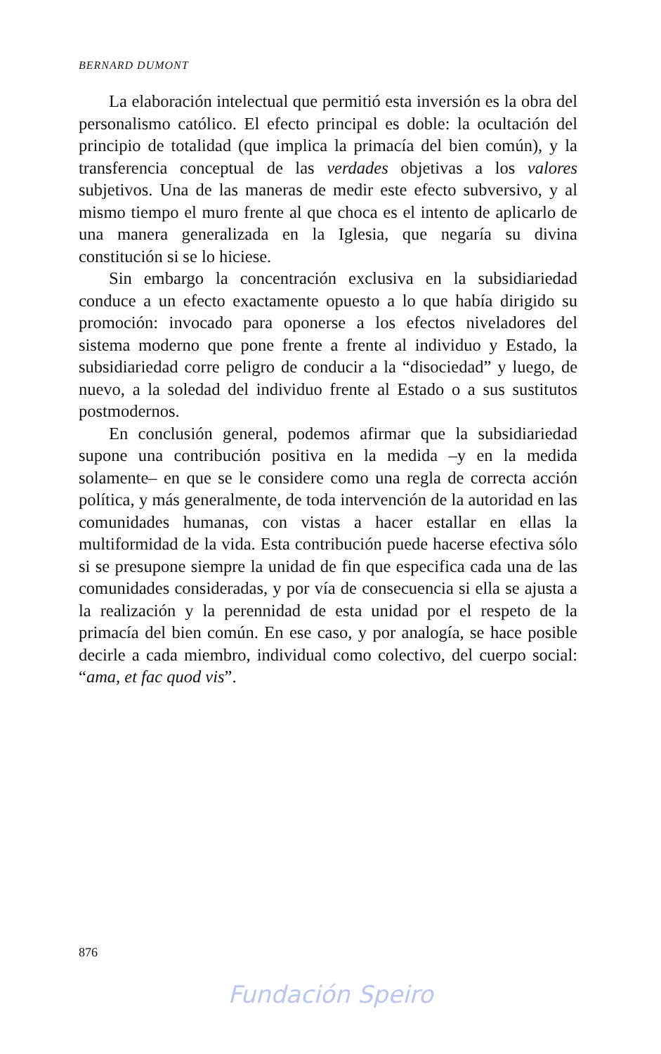BERNARD DUMONT
La elaboración intelectual que permitió esta inversión es la obra del personalismo católico. El efecto principal es doble: la ocultación del principio de totalidad (que implica la primacía del bien común), y la transferencia conceptual de las verdades objetivas a los valores subjetivos. Una de las maneras de medir este efecto subversivo, y al mismo tiempo el muro frente al que choca es el intento de aplicarlo de una manera generalizada en la Iglesia, que negaría su divina constitución si se lo hiciese.
Sin embargo la concentración exclusiva en la subsidiariedad conduce a un efecto exactamente opuesto a lo que había dirigido su promoción: invocado para oponerse a los efectos niveladores del sistema moderno que pone frente a frente al individuo y Estado, la subsidiariedad corre peligro de conducir a la “disociedad” y luego, de nuevo, a la soledad del individuo frente al Estado o a sus sustitutos postmodernos.
En conclusión general, podemos afirmar que la subsidiariedad supone una contribución positiva en la medida –y en la medida solamente– en que se le considere como una regla de correcta acción política, y más generalmente, de toda intervención de la autoridad en las comunidades humanas, con vistas a hacer estallar en ellas la multiformidad de la vida. Esta contribución puede hacerse efectiva sólo si se presupone siempre la unidad de fin que especifica cada una de las comunidades consideradas, y por vía de consecuencia si ella se ajusta a la realización y la perennidad de esta unidad por el respeto de la primacía del bien común. En ese caso, y por analogía, se hace posible decirle a cada miembro, individual como colectivo, del cuerpo social: “ama, et fac quod vis”.
876
Fundación Speiro